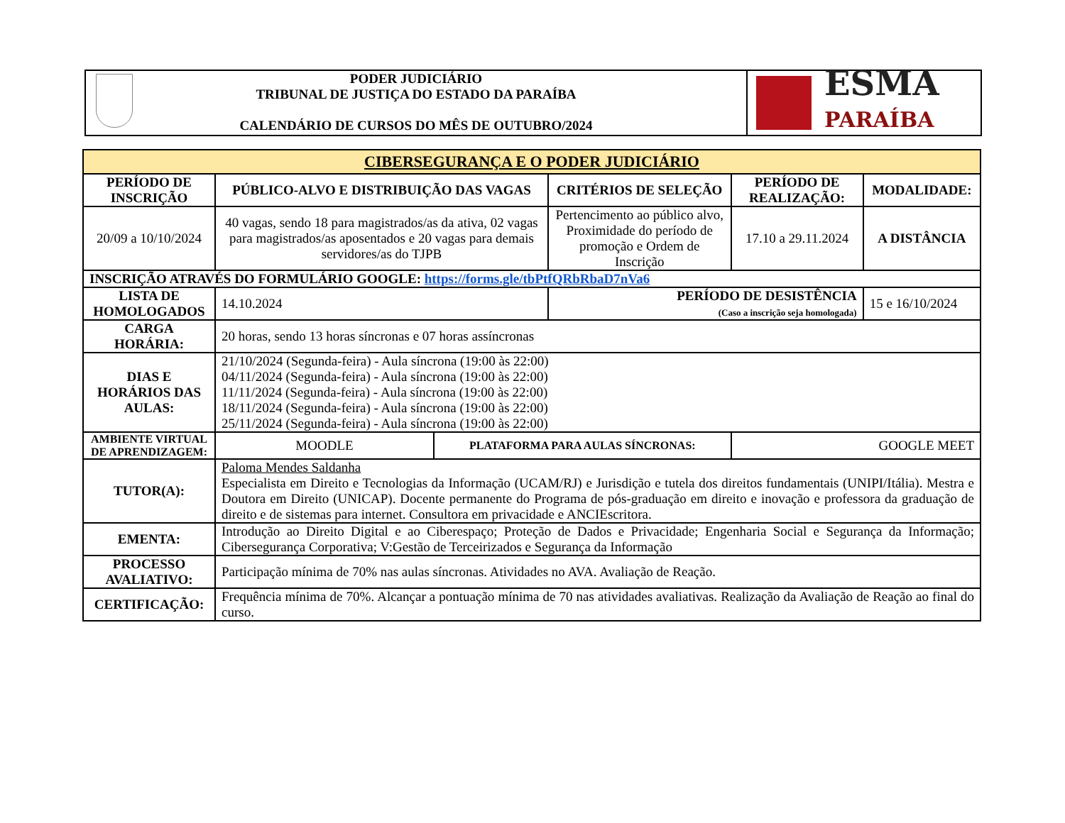PODER JUDICIÁRIO
TRIBUNAL DE JUSTIÇA DO ESTADO DA PARAÍBA
CALENDÁRIO DE CURSOS DO MÊS DE OUTUBRO/2024
ESMA
PARAÍBA
| CIBERSEGURANÇA E O PODER JUDICIÁRIO | | | | | |
| --- | --- | --- | --- | --- | --- |
| PERÍODO DE INSCRIÇÃO | PÚBLICO-ALVO E DISTRIBUIÇÃO DAS VAGAS | | CRITÉRIOS DE SELEÇÃO | PERÍODO DE REALIZAÇÃO: | MODALIDADE: |
| 20/09 a 10/10/2024 | 40 vagas, sendo 18 para magistrados/as da ativa, 02 vagas para magistrados/as aposentados e 20 vagas para demais servidores/as do TJPB | | Pertencimento ao público alvo, Proximidade do período de promoção e Ordem de Inscrição | 17.10 a 29.11.2024 | A DISTÂNCIA |
| INSCRIÇÃO ATRAVÉS DO FORMULÁRIO GOOGLE: https://forms.gle/tbPtfQRbRbaD7nVa6 | | | | | |
| LISTA DE HOMOLOGADOS | 14.10.2024 | | PERÍODO DE DESISTÊNCIA (Caso a inscrição seja homologada) | | 15 e 16/10/2024 |
| CARGA HORÁRIA: | 20 horas, sendo 13 horas síncronas e 07 horas assíncronas | | | | |
| DIAS E HORÁRIOS DAS AULAS: | 21/10/2024 (Segunda-feira) - Aula síncrona (19:00 às 22:00) 04/11/2024 (Segunda-feira) - Aula síncrona (19:00 às 22:00) 11/11/2024 (Segunda-feira) - Aula síncrona (19:00 às 22:00) 18/11/2024 (Segunda-feira) - Aula síncrona (19:00 às 22:00) 25/11/2024 (Segunda-feira) - Aula síncrona (19:00 às 22:00) | | | | |
| AMBIENTE VIRTUAL DE APRENDIZAGEM: | MOODLE | PLATAFORMA PARA AULAS SÍNCRONAS: | | GOOGLE MEET | |
| TUTOR(A): | Paloma Mendes Saldanha Especialista em Direito e Tecnologias da Informação (UCAM/RJ) e Jurisdição e tutela dos direitos fundamentais (UNIPI/Itália). Mestra e Doutora em Direito (UNICAP). Docente permanente do Programa de pós-graduação em direito e inovação e professora da graduação de direito e de sistemas para internet. Consultora em privacidade e ANCIEscritora. | | | | |
| EMENTA: | Introdução ao Direito Digital e ao Ciberespaço; Proteção de Dados e Privacidade; Engenharia Social e Segurança da Informação; Cibersegurança Corporativa; V:Gestão de Terceirizados e Segurança da Informação | | | | |
| PROCESSO AVALIATIVO: | Participação mínima de 70% nas aulas síncronas. Atividades no AVA. Avaliação de Reação. | | | | |
| CERTIFICAÇÃO: | Frequência mínima de 70%. Alcançar a pontuação mínima de 70 nas atividades avaliativas. Realização da Avaliação de Reação ao final do curso. | | | | |